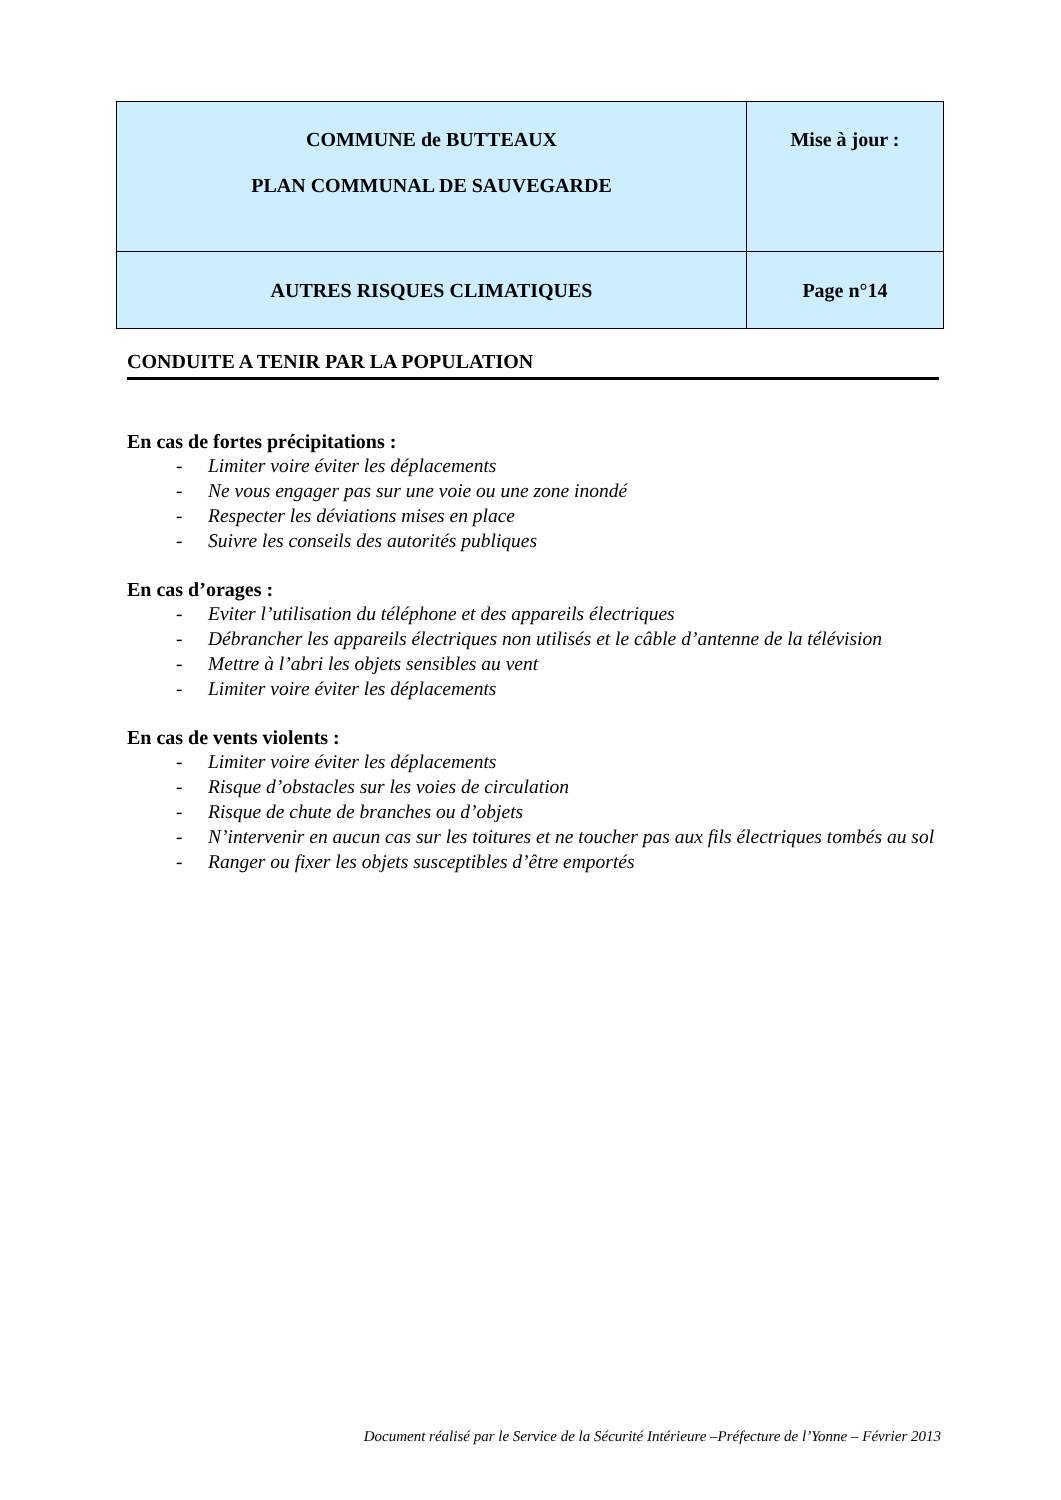| COMMUNE de BUTTEAUX PLAN COMMUNAL DE SAUVEGARDE | Mise à jour : |
| AUTRES RISQUES CLIMATIQUES | Page n°14 |
CONDUITE A TENIR PAR LA POPULATION
En cas de fortes précipitations :
- Limiter voire éviter les déplacements
- Ne vous engager pas sur une voie ou une zone inondé
- Respecter les déviations mises en place
- Suivre les conseils des autorités publiques
En cas d’orages :
- Eviter l’utilisation du téléphone et des appareils électriques
- Débrancher les appareils électriques non utilisés et le câble d’antenne de la télévision
- Mettre à l’abri les objets sensibles au vent
- Limiter voire éviter les déplacements
En cas de vents violents :
- Limiter voire éviter les déplacements
- Risque d’obstacles sur les voies de circulation
- Risque de chute de branches ou d’objets
- N’intervenir en aucun cas sur les toitures et ne toucher pas aux fils électriques tombés au sol
- Ranger ou fixer les objets susceptibles d’être emportés
Document réalisé par le Service de la Sécurité Intérieure –Préfecture de l’Yonne – Février 2013